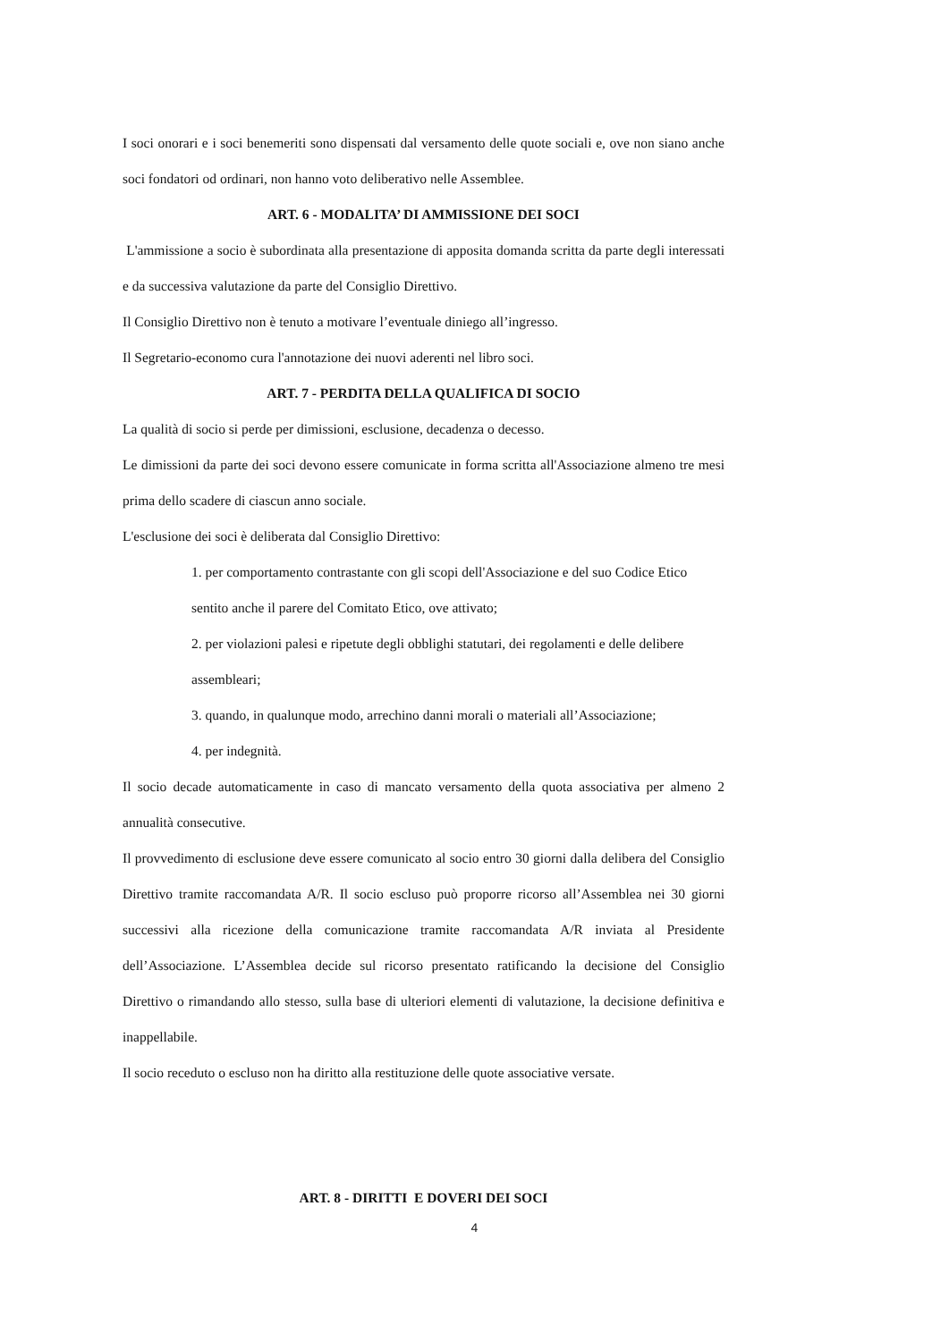I soci onorari e i soci benemeriti sono dispensati dal versamento delle quote sociali e, ove non siano anche soci fondatori od ordinari, non hanno voto deliberativo nelle Assemblee.
ART. 6 - MODALITA’ DI AMMISSIONE DEI SOCI
L'ammissione a socio è subordinata alla presentazione di apposita domanda scritta da parte degli interessati e da successiva valutazione da parte del Consiglio Direttivo.
Il Consiglio Direttivo non è tenuto a motivare l’eventuale diniego all’ingresso.
Il Segretario-economo cura l'annotazione dei nuovi aderenti nel libro soci.
ART. 7 - PERDITA DELLA QUALIFICA DI SOCIO
La qualità di socio si perde per dimissioni, esclusione, decadenza o decesso.
Le dimissioni da parte dei soci devono essere comunicate in forma scritta all'Associazione almeno tre mesi prima dello scadere di ciascun anno sociale.
L'esclusione dei soci è deliberata dal Consiglio Direttivo:
1. per comportamento contrastante con gli scopi dell'Associazione e del suo Codice Etico sentito anche il parere del Comitato Etico, ove attivato;
2. per violazioni palesi e ripetute degli obblighi statutari, dei regolamenti e delle delibere assembleari;
3. quando, in qualunque modo, arrechino danni morali o materiali all’Associazione;
4. per indegnità.
Il socio decade automaticamente in caso di mancato versamento della quota associativa per almeno 2 annualità consecutive.
Il provvedimento di esclusione deve essere comunicato al socio entro 30 giorni dalla delibera del Consiglio Direttivo tramite raccomandata A/R. Il socio escluso può proporre ricorso all’Assemblea nei 30 giorni successivi alla ricezione della comunicazione tramite raccomandata A/R inviata al Presidente dell’Associazione. L’Assemblea decide sul ricorso presentato ratificando la decisione del Consiglio Direttivo o rimandando allo stesso, sulla base di ulteriori elementi di valutazione, la decisione definitiva e inappellabile.
Il socio receduto o escluso non ha diritto alla restituzione delle quote associative versate.
ART. 8 - DIRITTI E DOVERI DEI SOCI
4